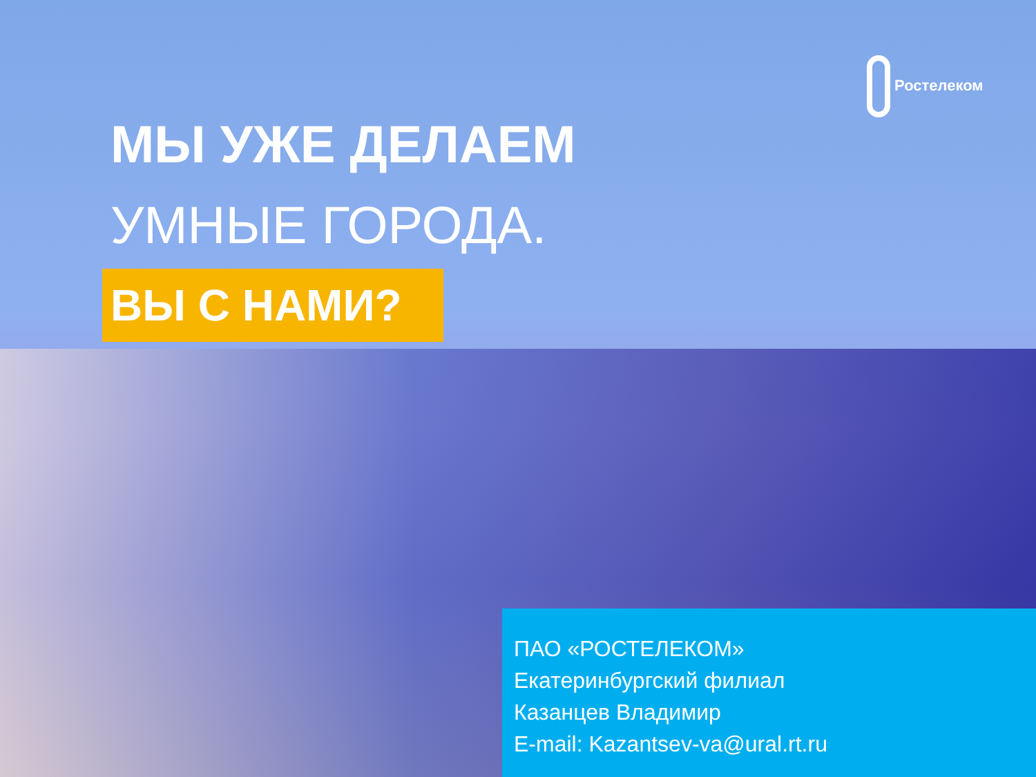Ростелеком
МЫ УЖЕ ДЕЛАЕМ
УМНЫЕ ГОРОДА.
ВЫ С НАМИ?
ПАО «РОСТЕЛЕКОМ»
Екатеринбургский филиал
Казанцев Владимир
E-mail: Kazantsev-va@ural.rt.ru